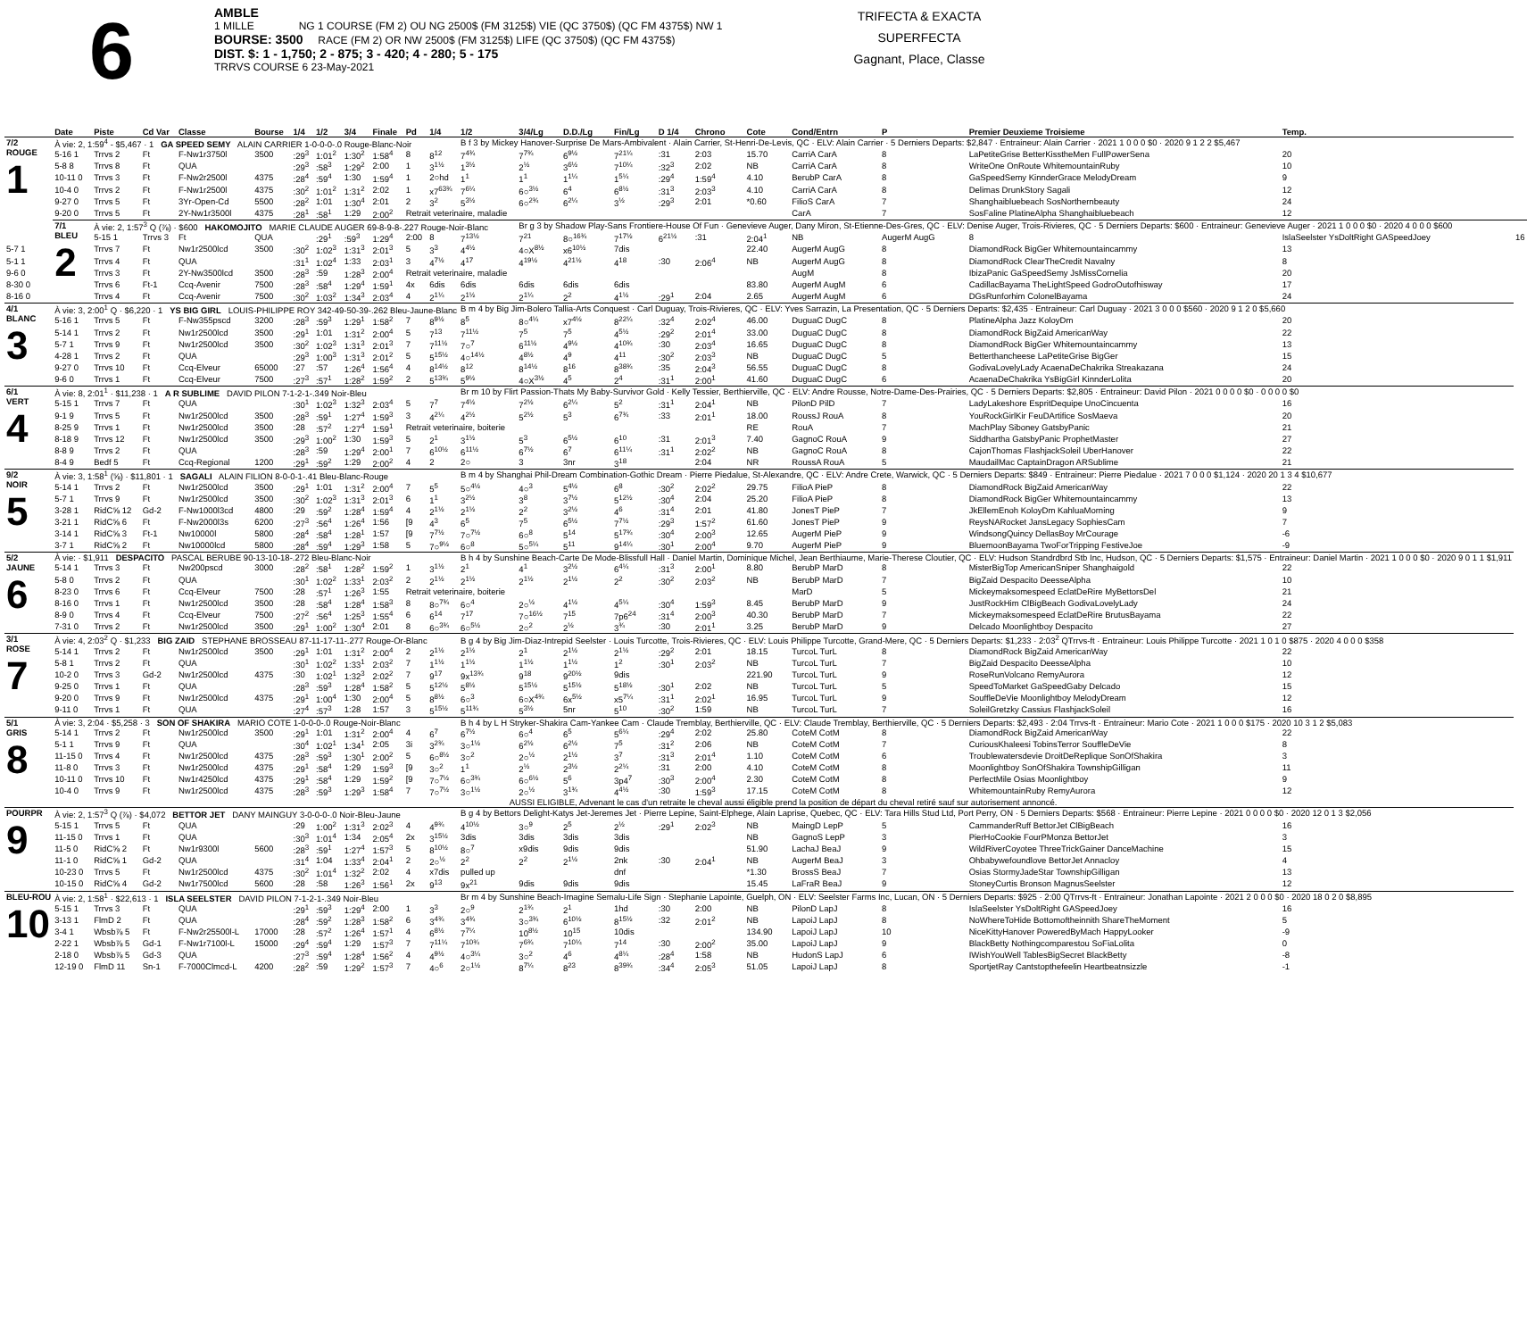6
AMBLE
1 MILLE NG 1 COURSE (FM 2) OU NG 2500$ (FM 3125$) VIE (QC 3750$) (QC FM 4375$) NW 1
BOURSE: 3500 RACE (FM 2) OR NW 2500$ (FM 3125$) LIFE (QC 3750$) (QC FM 4375$)
DIST. $: 1 - 1,750; 2 - 875; 3 - 420; 4 - 280; 5 - 175
TRRVS COURSE 6 23-May-2021
TRIFECTA & EXACTA
SUPERFECTA
Gagnant, Place, Classe
| | Date | Piste | Cd Var | Classe | Bourse | 1/4 | 1/2 | 3/4 | Finale | Pd | 1/4 | 1/2 | 3/4/Lg | D.D./Lg | Fin/Lg | D 1/4 | Chrono | Cote | Cond/Entrn | P | Premier Deuxieme Troisieme | Temp. | |
| --- | --- | --- | --- | --- | --- | --- | --- | --- | --- | --- | --- | --- | --- | --- | --- | --- | --- | --- | --- | --- | --- | --- | --- |
| 7/2 ROUGE 1 | À vie: 2, 1:59<sup>4</sup> - $5,467 · 1 GA SPEED SEMY ALAIN CARRIER 1-0-0-0-.0 Rouge-Blanc-Noir | | | | | | | | | | | B f 3 by Mickey Hanover-Surprise De Mars-Ambivalent · Alain Carrier, St-Henri-De-Levis, QC · ELV: Alain Carrier · 5 Derniers Departs: $2,847 · Entraineur: Alain Carrier · 2021 1 0 0 0 $0 · 2020 9 1 2 2 $5,467 | | | | | | | | | | | |
| | 5-16 1 | Trrvs 2 | Ft | F-Nw1r3750l | 3500 | :29<sup>3</sup> | 1:01<sup>2</sup> | 1:30<sup>2</sup> | 1:58<sup>4</sup> | 8 | 8<sup>12</sup> | 7<sup>4¾</sup> | 7<sup>7¾</sup> | 6<sup>9½</sup> | 7<sup>21¼</sup> | :31 | 2:03 | 15.70 | CarriA CarA | 8 | LaPetiteGrise BetterKisstheMen FullPowerSena | 20 | |
| | 5-8 8 | Trrvs 8 | Ft | QUA | | :29<sup>3</sup> | :58<sup>3</sup> | 1:29<sup>2</sup> | 2:00 | 1 | 3<sup>1½</sup> | 1<sup>3½</sup> | 2<sup>½</sup> | 3<sup>6½</sup> | 7<sup>10¼</sup> | :32<sup>3</sup> | 2:02 | NB | CarriA CarA | 8 | WriteOne OnRoute WhitemountainRuby | 10 | |
| | 10-11 0 | Trrvs 3 | Ft | F-Nw2r2500l | 4375 | :28<sup>4</sup> | :59<sup>4</sup> | 1:30 | 1:59<sup>4</sup> | 1 | 2○hd | 1<sup>1</sup> | 1<sup>1</sup> | 1<sup>1¼</sup> | 1<sup>5¼</sup> | :29<sup>4</sup> | 1:59<sup>4</sup> | 4.10 | BerubP CarA | 8 | GaSpeedSemy KinnderGrace MelodyDream | 9 | |
| | 10-4 0 | Trrvs 2 | Ft | F-Nw1r2500l | 4375 | :30<sup>2</sup> | 1:01<sup>2</sup> | 1:31<sup>2</sup> | 2:02 | 1 | x7<sup>63¾</sup> | 7<sup>6¼</sup> | 6○<sup>3½</sup> | 6<sup>4</sup> | 6<sup>8½</sup> | :31<sup>3</sup> | 2:03<sup>3</sup> | 4.10 | CarriA CarA | 8 | Delimas DrunkStory Sagali | 12 | |
| | 9-27 0 | Trrvs 5 | Ft | 3Yr-Open-Cd | 5500 | :28<sup>2</sup> | 1:01 | 1:30<sup>4</sup> | 2:01 | 2 | 3<sup>2</sup> | 5<sup>3½</sup> | 6○<sup>2¾</sup> | 6<sup>2¼</sup> | 3<sup>½</sup> | :29<sup>3</sup> | 2:01 | *0.60 | FilioS CarA | 7 | Shanghaibluebeach SosNorthernbeauty | 24 | |
| | 9-20 0 | Trrvs 5 | Ft | 2Y-Nw1r3500l | 4375 | :28<sup>1</sup> | :58<sup>1</sup> | 1:29 | 2:00<sup>2</sup> | Retrait veterinaire, maladie | | | | | | | | | CarA | 7 | SosFaline PlatineAlpha Shanghaibluebeach | 12 | |
| | 7/1 BLEU 2 | À vie: 2, 1:57<sup>3</sup> Q (⅞) · $600 HAKOMOJITO MARIE CLAUDE AUGER 69-8-9-8-.227 Rouge-Noir-Blanc | | | | | | | | | | | Br g 3 by Shadow Play-Sans Frontiere-House Of Fun · Genevieve Auger, Dany Miron, St-Etienne-Des-Gres, QC · ELV: Denise Auger, Trois-Rivieres, QC · 5 Derniers Departs: $600 · Entraineur: Genevieve Auger · 2021 1 0 0 0 $0 · 2020 4 0 0 0 $600 | | | | | | | | | | |
| | | 5-15 1 | Trrvs 3 | Ft | QUA | | :29<sup>1</sup> | :59<sup>3</sup> | 1:29<sup>4</sup> | 2:00 | 8 | 7<sup>13½</sup> | 7<sup>21</sup> | 8○<sup>16¾</sup> | 7<sup>17½</sup> | 6<sup>21½</sup> | :31 | 2:04<sup>1</sup> | NB | AugerM AugG | 8 | IslaSeelster YsDoltRight GASpeedJoey | 16 |
| 5-7 1 | | Trrvs 7 | Ft | Nw1r2500lcd | 3500 | :30<sup>2</sup> | 1:02<sup>3</sup> | 1:31<sup>3</sup> | 2:01<sup>3</sup> | 5 | 3<sup>3</sup> | 4<sup>4½</sup> | 4○X<sup>8½</sup> | x6<sup>10½</sup> | 7dis | | | 22.40 | AugerM AugG | 8 | DiamondRock BigGer Whitemountaincammy | 13 | |
| 5-1 1 | | Trrvs 4 | Ft | QUA | | :31<sup>1</sup> | 1:02<sup>4</sup> | 1:33 | 2:03<sup>1</sup> | 3 | 4<sup>7½</sup> | 4<sup>17</sup> | 4<sup>19½</sup> | 4<sup>21½</sup> | 4<sup>18</sup> | :30 | 2:06<sup>4</sup> | NB | AugerM AugG | 8 | DiamondRock ClearTheCredit Navalny | 8 | |
| 9-6 0 | | Trrvs 3 | Ft | 2Y-Nw3500lcd | 3500 | :28<sup>3</sup> | :59 | 1:28<sup>3</sup> | 2:00<sup>4</sup> | Retrait veterinaire, maladie | | | | | | | | | AugM | 8 | IbizaPanic GaSpeedSemy JsMissCornelia | 20 | |
| 8-30 0 | | Trrvs 6 | Ft-1 | Ccq-Avenir | 7500 | :28<sup>3</sup> | :58<sup>4</sup> | 1:29<sup>4</sup> | 1:59<sup>1</sup> | 4x | 6dis | 6dis | 6dis | 6dis | 6dis | | | 83.80 | AugerM AugM | 6 | CadillacBayama TheLightSpeed GodroOutofhisway | 17 | |
| 8-16 0 | | Trrvs 4 | Ft | Ccq-Avenir | 7500 | :30<sup>2</sup> | 1:03<sup>2</sup> | 1:34<sup>3</sup> | 2:03<sup>4</sup> | 4 | 2<sup>1¼</sup> | 2<sup>1½</sup> | 2<sup>1¼</sup> | 2<sup>2</sup> | 4<sup>1½</sup> | :29<sup>1</sup> | 2:04 | 2.65 | AugerM AugM | 6 | DGsRunforhim ColonelBayama | 24 | |
| 4/1 BLANC 3 | À vie: 3, 2:00<sup>1</sup> Q · $6,220 · 1 YS BIG GIRL LOUIS-PHILIPPE ROY 342-49-50-39-.262 Bleu-Jaune-Blanc | | | | | | | | | | | B m 4 by Big Jim-Bolero Tallia-Arts Conquest · Carl Duguay, Trois-Rivieres, QC · ELV: Yves Sarrazin, La Presentation, QC · 5 Derniers Departs: $2,435 · Entraineur: Carl Duguay · 2021 3 0 0 0 $560 · 2020 9 1 2 0 $5,660 | | | | | | | | | | | |
| | 5-16 1 | Trrvs 5 | Ft | F-Nw355pscd | 3200 | :28<sup>3</sup> | :59<sup>3</sup> | 1:29<sup>1</sup> | 1:58<sup>2</sup> | 7 | 8<sup>9½</sup> | 8<sup>5</sup> | 8○<sup>4¼</sup> | x7<sup>4½</sup> | 8<sup>22¼</sup> | :32<sup>4</sup> | 2:02<sup>4</sup> | 46.00 | DuguaC DugC | 8 | PlatineAlpha Jazz KoloyDm | 20 | |
| | 5-14 1 | Trrvs 2 | Ft | Nw1r2500lcd | 3500 | :29<sup>1</sup> | 1:01 | 1:31<sup>2</sup> | 2:00<sup>4</sup> | 5 | 7<sup>13</sup> | 7<sup>11½</sup> | 7<sup>5</sup> | 7<sup>5</sup> | 4<sup>5½</sup> | :29<sup>2</sup> | 2:01<sup>4</sup> | 33.00 | DuguaC DugC | 8 | DiamondRock BigZaid AmericanWay | 22 | |
| | 5-7 1 | Trrvs 9 | Ft | Nw1r2500lcd | 3500 | :30<sup>2</sup> | 1:02<sup>3</sup> | 1:31<sup>3</sup> | 2:01<sup>3</sup> | 7 | 7<sup>11½</sup> | 7○<sup>7</sup> | 6<sup>11½</sup> | 4<sup>9½</sup> | 4<sup>10¾</sup> | :30 | 2:03<sup>4</sup> | 16.65 | DuguaC DugC | 8 | DiamondRock BigGer Whitemountaincammy | 13 | |
| | 4-28 1 | Trrvs 2 | Ft | QUA | | :29<sup>3</sup> | 1:00<sup>3</sup> | 1:31<sup>3</sup> | 2:01<sup>2</sup> | 5 | 5<sup>15½</sup> | 4○<sup>14½</sup> | 4<sup>8½</sup> | 4<sup>9</sup> | 4<sup>11</sup> | :30<sup>2</sup> | 2:03<sup>3</sup> | NB | DuguaC DugC | 5 | Betterthancheese LaPetiteGrise BigGer | 15 | |
| | 9-27 0 | Trrvs 10 | Ft | Ccq-Elveur | 65000 | :27 | :57 | 1:26<sup>4</sup> | 1:56<sup>4</sup> | 4 | 8<sup>14½</sup> | 8<sup>12</sup> | 8<sup>14½</sup> | 8<sup>16</sup> | 8<sup>38¾</sup> | :35 | 2:04<sup>3</sup> | 56.55 | DuguaC DugC | 8 | GodivaLovelyLady AcaenaDeChakrika Streakazana | 24 | |
| | 9-6 0 | Trrvs 1 | Ft | Ccq-Elveur | 7500 | :27<sup>3</sup> | :57<sup>1</sup> | 1:28<sup>2</sup> | 1:59<sup>2</sup> | 2 | 5<sup>13¾</sup> | 5<sup>9½</sup> | 4○X<sup>3½</sup> | 4<sup>5</sup> | 2<sup>4</sup> | :31<sup>1</sup> | 2:00<sup>1</sup> | 41.60 | DuguaC DugC | 6 | AcaenaDeChakrika YsBigGirl KinnderLolita | 20 | |
| 6/1 VERT 4 | À vie: 8, 2:01<sup>1</sup> · $11,238 · 1 A R SUBLIME DAVID PILON 7-1-2-1-.349 Noir-Bleu | | | | | | | | | | | Br m 10 by Flirt Passion-Thats My Baby-Survivor Gold · Kelly Tessier, Berthierville, QC · ELV: Andre Rousse, Notre-Dame-Des-Prairies, QC · 5 Derniers Departs: $2,805 · Entraineur: David Pilon · 2021 0 0 0 0 $0 · 0 0 0 0 $0 | | | | | | | | | | | |
| | 5-15 1 | Trrvs 7 | Ft | QUA | | :30<sup>1</sup> | 1:02<sup>3</sup> | 1:32<sup>3</sup> | 2:03<sup>4</sup> | 5 | 7<sup>7</sup> | 7<sup>4½</sup> | 7<sup>2½</sup> | 6<sup>2¼</sup> | 5<sup>2</sup> | :31<sup>1</sup> | 2:04<sup>1</sup> | NB | PilonD PilD | 7 | LadyLakeshore EspritDequipe UnoCincuenta | 16 | |
| | 9-1 9 | Trrvs 5 | Ft | Nw1r2500lcd | 3500 | :28<sup>3</sup> | :59<sup>1</sup> | 1:27<sup>4</sup> | 1:59<sup>3</sup> | 3 | 4<sup>2¼</sup> | 4<sup>2½</sup> | 5<sup>2½</sup> | 5<sup>3</sup> | 6<sup>7¾</sup> | :33 | 2:01<sup>1</sup> | 18.00 | RoussJ RouA | 8 | YouRockGirlKir FeuDArtifice SosMaeva | 20 | |
| | 8-25 9 | Trrvs 1 | Ft | Nw1r2500lcd | 3500 | :28 | :57<sup>2</sup> | 1:27<sup>4</sup> | 1:59<sup>1</sup> | Retrait veterinaire, boiterie | | | | | | | | RE | RouA | 7 | MachPlay Siboney GatsbyPanic | 21 | |
| | 8-18 9 | Trrvs 12 | Ft | Nw1r2500lcd | 3500 | :29<sup>3</sup> | 1:00<sup>2</sup> | 1:30 | 1:59<sup>3</sup> | 5 | 2<sup>1</sup> | 3<sup>1½</sup> | 5<sup>3</sup> | 6<sup>5½</sup> | 6<sup>10</sup> | :31 | 2:01<sup>3</sup> | 7.40 | GagnoC RouA | 9 | Siddhartha GatsbyPanic ProphetMaster | 27 | |
| | 8-8 9 | Trrvs 2 | Ft | QUA | | :28<sup>3</sup> | :59 | 1:29<sup>4</sup> | 2:00<sup>1</sup> | 7 | 6<sup>10½</sup> | 6<sup>11½</sup> | 6<sup>7½</sup> | 6<sup>7</sup> | 6<sup>11¼</sup> | :31<sup>1</sup> | 2:02<sup>2</sup> | NB | GagnoC RouA | 8 | CajonThomas FlashjackSoleil UberHanover | 22 | |
| | 8-4 9 | Bedf 5 | Ft | Ccq-Regional | 1200 | :29<sup>1</sup> | :59<sup>2</sup> | 1:29 | 2:00<sup>2</sup> | 4 | 2 | 2○ | 3 | 3nr | 3<sup>18</sup> | | 2:04 | NR | RoussA RouA | 5 | MaudailMac CaptainDragon ARSublime | 21 | |
| 9/2 NOIR 5 | À vie: 3, 1:58<sup>1</sup> (⅝) · $11,801 · 1 SAGALI ALAIN FILION 8-0-0-1-.41 Bleu-Blanc-Rouge | | | | | | | | | | | B m 4 by Shanghai Phil-Dream Combination-Gothic Dream · Pierre Piedalue, St-Alexandre, QC · ELV: Andre Crete, Warwick, QC · 5 Derniers Departs: $849 · Entraineur: Pierre Piedalue · 2021 7 0 0 0 $1,124 · 2020 20 1 3 4 $10,677 | | | | | | | | | | | |
| | 5-14 1 | Trrvs 2 | Ft | Nw1r2500lcd | 3500 | :29<sup>1</sup> | 1:01 | 1:31<sup>2</sup> | 2:00<sup>4</sup> | 7 | 5<sup>5</sup> | 5○<sup>4½</sup> | 4○<sup>3</sup> | 5<sup>4½</sup> | 6<sup>8</sup> | :30<sup>2</sup> | 2:02<sup>2</sup> | 29.75 | FilioA PieP | 8 | DiamondRock BigZaid AmericanWay | 22 | |
| | 5-7 1 | Trrvs 9 | Ft | Nw1r2500lcd | 3500 | :30<sup>2</sup> | 1:02<sup>3</sup> | 1:31<sup>3</sup> | 2:01<sup>3</sup> | 6 | 1<sup>1</sup> | 3<sup>2½</sup> | 3<sup>8</sup> | 3<sup>7½</sup> | 5<sup>12½</sup> | :30<sup>4</sup> | 2:04 | 25.20 | FilioA PieP | 8 | DiamondRock BigGer Whitemountaincammy | 13 | |
| | 3-28 1 | RidC⅝ 12 | Gd-2 | F-Nw1000l3cd | 4800 | :29 | :59<sup>2</sup> | 1:28<sup>4</sup> | 1:59<sup>4</sup> | 4 | 2<sup>1½</sup> | 2<sup>1½</sup> | 2<sup>2</sup> | 3<sup>2½</sup> | 4<sup>6</sup> | :31<sup>4</sup> | 2:01 | 41.80 | JonesT PieP | 7 | JkEllemEnoh KoloyDm KahluaMorning | 9 | |
| | 3-21 1 | RidC⅝ 6 | Ft | F-Nw2000l3s | 6200 | :27<sup>3</sup> | :56<sup>4</sup> | 1:26<sup>4</sup> | 1:56 | [9 | 4<sup>3</sup> | 6<sup>5</sup> | 7<sup>5</sup> | 6<sup>5½</sup> | 7<sup>7½</sup> | :29<sup>3</sup> | 1:57<sup>2</sup> | 61.60 | JonesT PieP | 9 | ReysNARocket JansLegacy SophiesCam | 7 | |
| | 3-14 1 | RidC⅝ 3 | Ft-1 | Nw10000l | 5800 | :28<sup>4</sup> | :58<sup>4</sup> | 1:28<sup>1</sup> | 1:57 | [9 | 7<sup>7½</sup> | 7○<sup>7½</sup> | 6○<sup>8</sup> | 5<sup>14</sup> | 5<sup>17¾</sup> | :30<sup>4</sup> | 2:00<sup>3</sup> | 12.65 | AugerM PieP | 9 | WindsongQuincy DellasBoy MrCourage | -6 | |
| | 3-7 1 | RidC⅝ 2 | Ft | Nw10000lcd | 5800 | :28<sup>4</sup> | :59<sup>4</sup> | 1:29<sup>3</sup> | 1:58 | 5 | 7○<sup>9½</sup> | 6○<sup>8</sup> | 5○<sup>5¼</sup> | 5<sup>11</sup> | 9<sup>14¼</sup> | :30<sup>1</sup> | 2:00<sup>4</sup> | 9.70 | AugerM PieP | 9 | BluemoonBayama TwoForTripping FestiveJoe | -9 | |
| 5/2 JAUNE 6 | À vie: · $1,911 DESPACITO PASCAL BERUBE 90-13-10-18-.272 Bleu-Blanc-Noir | | | | | | | | | | | B h 4 by Sunshine Beach-Carte De Mode-Blissfull Hall · Daniel Martin, Dominique Michel, Jean Berthiaume, Marie-Therese Cloutier, QC · ELV: Hudson Standrdbrd Stb Inc, Hudson, QC · 5 Derniers Departs: $1,575 · Entraineur: Daniel Martin · 2021 1 0 0 0 $0 · 2020 9 0 1 1 $1,911 | | | | | | | | | | | |
| | 5-14 1 | Trrvs 3 | Ft | Nw200pscd | 3000 | :28<sup>2</sup> | :58<sup>1</sup> | 1:28<sup>2</sup> | 1:59<sup>2</sup> | 1 | 3<sup>1½</sup> | 2<sup>1</sup> | 4<sup>1</sup> | 3<sup>2½</sup> | 6<sup>4¼</sup> | :31<sup>3</sup> | 2:00<sup>1</sup> | 8.80 | BerubP MarD | 8 | MisterBigTop AmericanSniper Shanghaigold | 22 | |
| | 5-8 0 | Trrvs 2 | Ft | QUA | | :30<sup>1</sup> | 1:02<sup>2</sup> | 1:33<sup>1</sup> | 2:03<sup>2</sup> | 2 | 2<sup>1½</sup> | 2<sup>1½</sup> | 2<sup>1½</sup> | 2<sup>1½</sup> | 2<sup>2</sup> | :30<sup>2</sup> | 2:03<sup>2</sup> | NB | BerubP MarD | 7 | BigZaid Despacito DeesseAlpha | 10 | |
| | 8-23 0 | Trrvs 6 | Ft | Ccq-Elveur | 7500 | :28 | :57<sup>1</sup> | 1:26<sup>3</sup> | 1:55 | Retrait veterinaire, boiterie | | | | | | | | | MarD | 5 | Mickeymaksomespeed EclatDeRire MyBettorsDel | 21 | |
| | 8-16 0 | Trrvs 1 | Ft | Nw1r2500lcd | 3500 | :28 | :58<sup>4</sup> | 1:28<sup>4</sup> | 1:58<sup>3</sup> | 8 | 8○<sup>7¾</sup> | 6○<sup>4</sup> | 2○<sup>½</sup> | 4<sup>1½</sup> | 4<sup>5¼</sup> | :30<sup>4</sup> | 1:59<sup>3</sup> | 8.45 | BerubP MarD | 9 | JustRockHim ClBigBeach GodivaLovelyLady | 24 | |
| | 8-9 0 | Trrvs 4 | Ft | Ccq-Elveur | 7500 | :27<sup>2</sup> | :56<sup>4</sup> | 1:25<sup>3</sup> | 1:55<sup>4</sup> | 6 | 6<sup>14</sup> | 7<sup>17</sup> | 7○<sup>16½</sup> | 7<sup>15</sup> | 7p6<sup>24</sup> | :31<sup>4</sup> | 2:00<sup>3</sup> | 40.30 | BerubP MarD | 7 | Mickeymaksomespeed EclatDeRire BrutusBayama | 22 | |
| | 7-31 0 | Trrvs 2 | Ft | Nw1r2500lcd | 3500 | :29<sup>1</sup> | 1:00<sup>2</sup> | 1:30<sup>4</sup> | 2:01 | 8 | 6○<sup>3¾</sup> | 6○<sup>5½</sup> | 2○<sup>2</sup> | 2<sup>½</sup> | 3<sup>¾</sup> | :30 | 2:01<sup>1</sup> | 3.25 | BerubP MarD | 9 | Delcado Moonlightboy Despacito | 27 | |
| 3/1 ROSE 7 | À vie: 4, 2:03<sup>2</sup> Q · $1,233 BIG ZAID STEPHANE BROSSEAU 87-11-17-11-.277 Rouge-Or-Blanc | | | | | | | | | | | B g 4 by Big Jim-Diaz-Intrepid Seelster · Louis Turcotte, Trois-Rivieres, QC · ELV: Louis Philippe Turcotte, Grand-Mere, QC · 5 Derniers Departs: $1,233 · 2:03<sup>2</sup> QTrrvs-ft · Entraineur: Louis Philippe Turcotte · 2021 1 0 1 0 $875 · 2020 4 0 0 0 $358 | | | | | | | | | | | |
| | 5-14 1 | Trrvs 2 | Ft | Nw1r2500lcd | 3500 | :29<sup>1</sup> | 1:01 | 1:31<sup>2</sup> | 2:00<sup>4</sup> | 2 | 2<sup>1½</sup> | 2<sup>1½</sup> | 2<sup>1</sup> | 2<sup>1½</sup> | 2<sup>1½</sup> | :29<sup>2</sup> | 2:01 | 18.15 | TurcoL TurL | 8 | DiamondRock BigZaid AmericanWay | 22 | |
| | 5-8 1 | Trrvs 2 | Ft | QUA | | :30<sup>1</sup> | 1:02<sup>2</sup> | 1:33<sup>1</sup> | 2:03<sup>2</sup> | 7 | 1<sup>1½</sup> | 1<sup>1½</sup> | 1<sup>1½</sup> | 1<sup>1½</sup> | 1<sup>2</sup> | :30<sup>1</sup> | 2:03<sup>2</sup> | NB | TurcoL TurL | 7 | BigZaid Despacito DeesseAlpha | 10 | |
| | 10-2 0 | Trrvs 3 | Gd-2 | Nw1r2500lcd | 4375 | :30 | 1:02<sup>1</sup> | 1:32<sup>3</sup> | 2:02<sup>2</sup> | 7 | 9<sup>17</sup> | 9x<sup>13¾</sup> | 9<sup>18</sup> | 9<sup>20½</sup> | 9dis | | | 221.90 | TurcoL TurL | 9 | RoseRunVolcano RemyAurora | 12 | |
| | 9-25 0 | Trrvs 1 | Ft | QUA | | :28<sup>3</sup> | :59<sup>3</sup> | 1:28<sup>4</sup> | 1:58<sup>2</sup> | 5 | 5<sup>12½</sup> | 5<sup>8½</sup> | 5<sup>15½</sup> | 5<sup>15½</sup> | 5<sup>18½</sup> | :30<sup>1</sup> | 2:02 | NB | TurcoL TurL | 5 | SpeedToMarket GaSpeedGaby Delcado | 15 | |
| | 9-20 0 | Trrvs 9 | Ft | Nw1r2500lcd | 4375 | :29<sup>1</sup> | 1:00<sup>4</sup> | 1:30 | 2:00<sup>4</sup> | 5 | 8<sup>8½</sup> | 6○<sup>3</sup> | 6○X<sup>4¾</sup> | 6x<sup>5½</sup> | x5<sup>7¼</sup> | :31<sup>1</sup> | 2:02<sup>1</sup> | 16.95 | TurcoL TurL | 9 | SouffleDeVie Moonlightboy MelodyDream | 12 | |
| | 9-11 0 | Trrvs 1 | Ft | QUA | | :27<sup>4</sup> | :57<sup>3</sup> | 1:28 | 1:57 | 3 | 5<sup>15½</sup> | 5<sup>11¾</sup> | 5<sup>3½</sup> | 5nr | 5<sup>10</sup> | :30<sup>2</sup> | 1:59 | NB | TurcoL TurL | 7 | SoleilGretzky Cassius FlashjackSoleil | 16 | |
| 5/1 GRIS 8 | À vie: 3, 2:04 · $5,258 · 3 SON OF SHAKIRA MARIO COTE 1-0-0-0-.0 Rouge-Noir-Blanc | | | | | | | | | | | B h 4 by L H Stryker-Shakira Cam-Yankee Cam · Claude Tremblay, Berthierville, QC · ELV: Claude Tremblay, Berthierville, QC · 5 Derniers Departs: $2,493 · 2:04 Trrvs-ft · Entraineur: Mario Cote · 2021 1 0 0 0 $175 · 2020 10 3 1 2 $5,083 | | | | | | | | | | | |
| | 5-14 1 | Trrvs 2 | Ft | Nw1r2500lcd | 3500 | :29<sup>1</sup> | 1:01 | 1:31<sup>2</sup> | 2:00<sup>4</sup> | 4 | 6<sup>7</sup> | 6<sup>7½</sup> | 6○<sup>4</sup> | 6<sup>5</sup> | 5<sup>6¼</sup> | :29<sup>4</sup> | 2:02 | 25.80 | CoteM CotM | 8 | DiamondRock BigZaid AmericanWay | 22 | |
| | 5-1 1 | Trrvs 9 | Ft | QUA | | :30<sup>4</sup> | 1:02<sup>1</sup> | 1:34<sup>1</sup> | 2:05 | 3i | 3<sup>2¾</sup> | 3○<sup>1½</sup> | 6<sup>2½</sup> | 6<sup>2½</sup> | 7<sup>5</sup> | :31<sup>2</sup> | 2:06 | NB | CoteM CotM | 7 | CuriousKhaleesi TobinsTerror SouffleDeVie | 8 | |
| | 11-15 0 | Trrvs 4 | Ft | Nw1r2500lcd | 4375 | :28<sup>3</sup> | :59<sup>3</sup> | 1:30<sup>1</sup> | 2:00<sup>2</sup> | 5 | 6○<sup>8½</sup> | 3○<sup>2</sup> | 2○<sup>½</sup> | 2<sup>1½</sup> | 3<sup>7</sup> | :31<sup>3</sup> | 2:01<sup>4</sup> | 1.10 | CoteM CotM | 6 | Troublewatersdevie DroitDeReplique SonOfShakira | 3 | |
| | 11-8 0 | Trrvs 3 | Ft | Nw1r2500lcd | 4375 | :29<sup>1</sup> | :58<sup>4</sup> | 1:29 | 1:59<sup>3</sup> | [9 | 3○<sup>2</sup> | 1<sup>1</sup> | 2<sup>½</sup> | 2<sup>3½</sup> | 2<sup>2¼</sup> | :31 | 2:00 | 4.10 | CoteM CotM | 8 | Moonlightboy SonOfShakira TownshipGilligan | 11 | |
| | 10-11 0 | Trrvs 10 | Ft | Nw1r4250lcd | 4375 | :29<sup>1</sup> | :58<sup>4</sup> | 1:29 | 1:59<sup>2</sup> | [9 | 7○<sup>7½</sup> | 6○<sup>3¾</sup> | 6○<sup>6½</sup> | 5<sup>6</sup> | 3p4<sup>7</sup> | :30<sup>3</sup> | 2:00<sup>4</sup> | 2.30 | CoteM CotM | 8 | PerfectMile Osias Moonlightboy | 9 | |
| | 10-4 0 | Trrvs 9 | Ft | Nw1r2500lcd | 4375 | :28<sup>3</sup> | :59<sup>3</sup> | 1:29<sup>3</sup> | 1:58<sup>4</sup> | 7 | 7○<sup>7½</sup> | 3○<sup>1½</sup> | 2○<sup>½</sup> | 3<sup>1¾</sup> | 4<sup>4½</sup> | :30 | 1:59<sup>3</sup> | 17.15 | CoteM CotM | 8 | WhitemountainRuby RemyAurora | 12 | |
| | AUSSI ELIGIBLE, Advenant le cas d'un retraite le cheval aussi éligible prend la position de départ du cheval retiré sauf sur autorisement annoncé. | | | | | | | | | | | | | | | | | | | | | | |
| POURPR 9 | À vie: 2, 1:57<sup>3</sup> Q (⅞) · $4,072 BETTOR JET DANY MAINGUY 3-0-0-0-.0 Noir-Bleu-Jaune | | | | | | | | | | | B g 4 by Bettors Delight-Katys Jet-Jeremes Jet · Pierre Lepine, Saint-Elphege, Alain Laprise, Quebec, QC · ELV: Tara Hills Stud Ltd, Port Perry, ON · 5 Derniers Departs: $568 · Entraineur: Pierre Lepine · 2021 0 0 0 0 $0 · 2020 12 0 1 3 $2,056 | | | | | | | | | | | |
| | 5-15 1 | Trrvs 5 | Ft | QUA | | :29 | 1:00<sup>2</sup> | 1:31<sup>3</sup> | 2:02<sup>3</sup> | 4 | 4<sup>9¾</sup> | 4<sup>10½</sup> | 3○<sup>9</sup> | 2<sup>5</sup> | 2<sup>½</sup> | :29<sup>1</sup> | 2:02<sup>3</sup> | NB | MaingD LepP | 5 | CammanderRuff BettorJet ClBigBeach | 16 | |
| | 11-15 0 | Trrvs 1 | Ft | QUA | | :30<sup>3</sup> | 1:01<sup>4</sup> | 1:34 | 2:05<sup>4</sup> | 2x | 3<sup>15½</sup> | 3dis | 3dis | 3dis | 3dis | | | NB | GagnoS LepP | 3 | PierHoCookie FourPMonza BettorJet | 3 | |
| | 11-5 0 | RidC⅝ 2 | Ft | Nw1r9300l | 5600 | :28<sup>3</sup> | :59<sup>1</sup> | 1:27<sup>4</sup> | 1:57<sup>3</sup> | 5 | 8<sup>10½</sup> | 8○<sup>7</sup> | x9dis | 9dis | 9dis | | | 51.90 | LachaJ BeaJ | 9 | WildRiverCoyotee ThreeTrickGainer DanceMachine | 15 | |
| | 11-1 0 | RidC⅝ 1 | Gd-2 | QUA | | :31<sup>4</sup> | 1:04 | 1:33<sup>4</sup> | 2:04<sup>1</sup> | 2 | 2○<sup>½</sup> | 2<sup>2</sup> | 2<sup>2</sup> | 2<sup>1½</sup> | 2nk | :30 | 2:04<sup>1</sup> | NB | AugerM BeaJ | 3 | Ohbabywefoundlove BettorJet Annacloy | 4 | |
| | 10-23 0 | Trrvs 5 | Ft | Nw1r2500lcd | 4375 | :30<sup>2</sup> | 1:01<sup>4</sup> | 1:32<sup>2</sup> | 2:02 | 4 | x7dis | pulled up | | | dnf | | | *1.30 | BrossS BeaJ | 7 | Osias StormyJadeStar TownshipGilligan | 13 | |
| | 10-15 0 | RidC⅝ 4 | Gd-2 | Nw1r7500lcd | 5600 | :28 | :58 | 1:26<sup>3</sup> | 1:56<sup>1</sup> | 2x | 9<sup>13</sup> | 9x<sup>21</sup> | 9dis | 9dis | 9dis | | | 15.45 | LaFraR BeaJ | 9 | StoneyCurtis Bronson MagnusSeelster | 12 | |
| BLEU-ROU 10 | À vie: 2, 1:58<sup>1</sup> · $22,613 · 1 ISLA SEELSTER DAVID PILON 7-1-2-1-.349 Noir-Bleu | | | | | | | | | | | Br m 4 by Sunshine Beach-Imagine Semalu-Life Sign · Stephanie Lapointe, Guelph, ON · ELV: Seelster Farms Inc, Lucan, ON · 5 Derniers Departs: $925 · 2:00 QTrrvs-ft · Entraineur: Jonathan Lapointe · 2021 2 0 0 0 $0 · 2020 18 0 2 0 $8,895 | | | | | | | | | | | |
| | 5-15 1 | Trrvs 3 | Ft | QUA | | :29<sup>1</sup> | :59<sup>3</sup> | 1:29<sup>4</sup> | 2:00 | 1 | 3<sup>3</sup> | 2○<sup>9</sup> | 2<sup>1¾</sup> | 2<sup>1</sup> | 1hd | :30 | 2:00 | NB | PilonD LapJ | 8 | IslaSeelster YsDoltRight GASpeedJoey | 16 | |
| | 3-13 1 | FlmD 2 | Ft | QUA | | :28<sup>4</sup> | :59<sup>2</sup> | 1:28<sup>3</sup> | 1:58<sup>2</sup> | 6 | 3<sup>4¾</sup> | 3<sup>4¾</sup> | 3○<sup>3¾</sup> | 6<sup>10½</sup> | 8<sup>15½</sup> | :32 | 2:01<sup>2</sup> | NB | LapoiJ LapJ | 8 | NoWhereToHide Bottomoftheinnith ShareTheMoment | 5 | |
| | 3-4 1 | Wbsb⅞ 5 | Ft | F-Nw2r25500l-L | 17000 | :28 | :57<sup>2</sup> | 1:26<sup>4</sup> | 1:57<sup>1</sup> | 4 | 6<sup>8½</sup> | 7<sup>7¼</sup> | 10<sup>8½</sup> | 10<sup>15</sup> | 10dis | | | 134.90 | LapoiJ LapJ | 10 | NiceKittyHanover PoweredByMach HappyLooker | -9 | |
| | 2-22 1 | Wbsb⅞ 5 | Gd-1 | F-Nw1r7100l-L | 15000 | :29<sup>4</sup> | :59<sup>4</sup> | 1:29 | 1:57<sup>3</sup> | 7 | 7<sup>11¼</sup> | 7<sup>10¾</sup> | 7<sup>6¾</sup> | 7<sup>10¼</sup> | 7<sup>14</sup> | :30 | 2:00<sup>2</sup> | 35.00 | LapoiJ LapJ | 9 | BlackBetty Nothingcomparestou SoFiaLolita | 0 | |
| | 2-18 0 | Wbsb⅞ 5 | Gd-3 | QUA | | :27<sup>3</sup> | :59<sup>4</sup> | 1:28<sup>4</sup> | 1:56<sup>2</sup> | 4 | 4<sup>9½</sup> | 4○<sup>3¼</sup> | 3○<sup>2</sup> | 4<sup>6</sup> | 4<sup>8¼</sup> | :28<sup>4</sup> | 1:58 | NB | HudonS LapJ | 6 | IWishYouWell TablesBigSecret BlackBetty | -8 | |
| | 12-19 0 | FlmD 11 | Sn-1 | F-7000Clmcd-L | 4200 | :28<sup>2</sup> | :59 | 1:29<sup>2</sup> | 1:57<sup>3</sup> | 7 | 4○<sup>6</sup> | 2○<sup>1½</sup> | 8<sup>7¼</sup> | 8<sup>23</sup> | 8<sup>39¾</sup> | :34<sup>4</sup> | 2:05<sup>3</sup> | 51.05 | LapoiJ LapJ | 8 | SportjetRay Cantstopthefeelin Heartbeatnsizzle | -1 | |